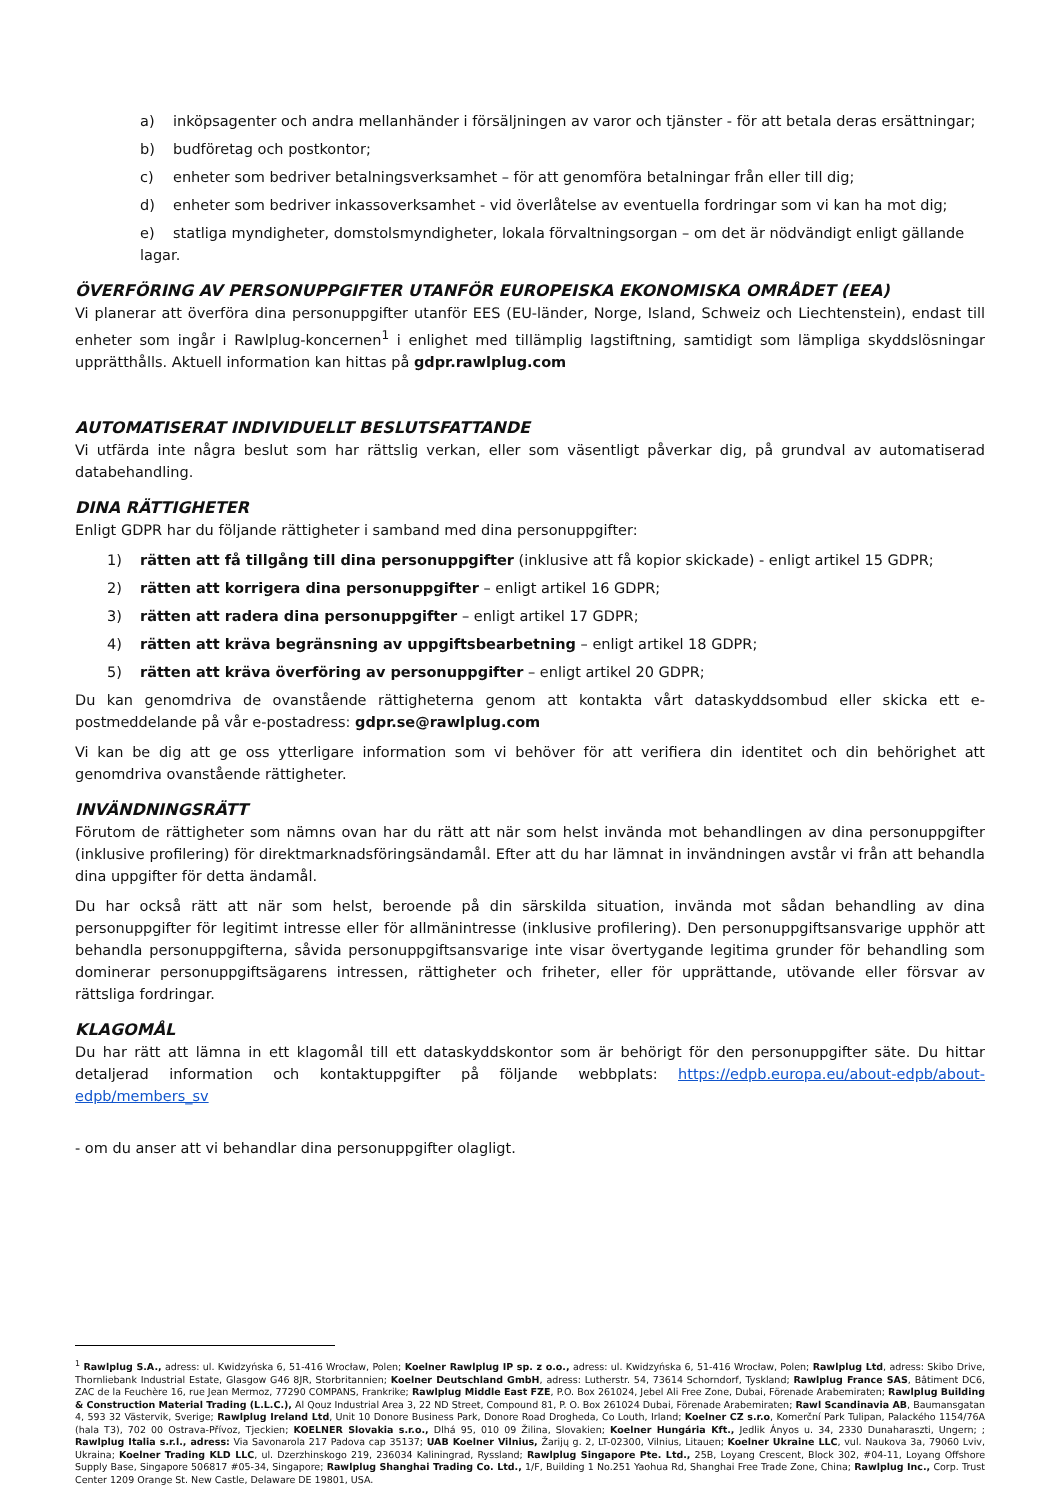a) inköpsagenter och andra mellanhänder i försäljningen av varor och tjänster - för att betala deras ersättningar;
b) budföretag och postkontor;
c) enheter som bedriver betalningsverksamhet – för att genomföra betalningar från eller till dig;
d) enheter som bedriver inkassoverksamhet - vid överlåtelse av eventuella fordringar som vi kan ha mot dig;
e) statliga myndigheter, domstolsmyndigheter, lokala förvaltningsorgan – om det är nödvändigt enligt gällande lagar.
ÖVERFÖRING AV PERSONUPPGIFTER UTANFÖR EUROPEISKA EKONOMISKA OMRÅDET (EEA)
Vi planerar att överföra dina personuppgifter utanför EES (EU-länder, Norge, Island, Schweiz och Liechtenstein), endast till enheter som ingår i Rawlplug-koncernen<sup>1</sup> i enlighet med tillämplig lagstiftning, samtidigt som lämpliga skyddslösningar upprätthålls. Aktuell information kan hittas på gdpr.rawlplug.com
AUTOMATISERAT INDIVIDUELLT BESLUTSFATTANDE
Vi utfärda inte några beslut som har rättslig verkan, eller som väsentligt påverkar dig, på grundval av automatiserad databehandling.
DINA RÄTTIGHETER
Enligt GDPR har du följande rättigheter i samband med dina personuppgifter:
1) rätten att få tillgång till dina personuppgifter (inklusive att få kopior skickade) - enligt artikel 15 GDPR;
2) rätten att korrigera dina personuppgifter – enligt artikel 16 GDPR;
3) rätten att radera dina personuppgifter – enligt artikel 17 GDPR;
4) rätten att kräva begränsning av uppgiftsbearbetning – enligt artikel 18 GDPR;
5) rätten att kräva överföring av personuppgifter – enligt artikel 20 GDPR;
Du kan genomdriva de ovanstående rättigheterna genom att kontakta vårt dataskyddsombud eller skicka ett e-postmeddelande på vår e-postadress: gdpr.se@rawlplug.com
Vi kan be dig att ge oss ytterligare information som vi behöver för att verifiera din identitet och din behörighet att genomdriva ovanstående rättigheter.
INVÄNDNINGSRÄTT
Förutom de rättigheter som nämns ovan har du rätt att när som helst invända mot behandlingen av dina personuppgifter (inklusive profilering) för direktmarknadsföringsändamål. Efter att du har lämnat in invändningen avstår vi från att behandla dina uppgifter för detta ändamål.
Du har också rätt att när som helst, beroende på din särskilda situation, invända mot sådan behandling av dina personuppgifter för legitimt intresse eller för allmänintresse (inklusive profilering). Den personuppgiftsansvarige upphör att behandla personuppgifterna, såvida personuppgiftsansvarige inte visar övertygande legitima grunder för behandling som dominerar personuppgiftsägarens intressen, rättigheter och friheter, eller för upprättande, utövande eller försvar av rättsliga fordringar.
KLAGOMÅL
Du har rätt att lämna in ett klagomål till ett dataskyddskontor som är behörigt för den personuppgifter säte. Du hittar detaljerad information och kontaktuppgifter på följande webbplats: https://edpb.europa.eu/about-edpb/about-edpb/members_sv
- om du anser att vi behandlar dina personuppgifter olagligt.
<sup>1</sup> Rawlplug S.A., adress: ul. Kwidzyńska 6, 51-416 Wrocław, Polen; Koelner Rawlplug IP sp. z o.o., adress: ul. Kwidzyńska 6, 51-416 Wrocław, Polen; Rawlplug Ltd, adress: Skibo Drive, Thornliebank Industrial Estate, Glasgow G46 8JR, Storbritannien; Koelner Deutschland GmbH, adress: Lutherstr. 54, 73614 Schorndorf, Tyskland; Rawlplug France SAS, Bâtiment DC6, ZAC de la Feuchère 16, rue Jean Mermoz, 77290 COMPANS, Frankrike; Rawlplug Middle East FZE, P.O. Box 261024, Jebel Ali Free Zone, Dubai, Förenade Arabemiraten; Rawlplug Building & Construction Material Trading (L.L.C.), Al Qouz Industrial Area 3, 22 ND Street, Compound 81, P. O. Box 261024 Dubai, Förenade Arabemiraten; Rawl Scandinavia AB, Baumansgatan 4, 593 32 Västervik, Sverige; Rawlplug Ireland Ltd, Unit 10 Donore Business Park, Donore Road Drogheda, Co Louth, Irland; Koelner CZ s.r.o, Komerční Park Tulipan, Palackého 1154/76A (hala T3), 702 00 Ostrava-Přívoz, Tjeckien; KOELNER Slovakia s.r.o., Dlhá 95, 010 09 Žilina, Slovakien; Koelner Hungária Kft., Jedlik Ányos u. 34, 2330 Dunaharaszti, Ungern; ; Rawlplug Italia s.r.l., adress: Via Savonarola 217 Padova cap 35137; UAB Koelner Vilnius, Žarijų g. 2, LT-02300, Vilnius, Litauen; Koelner Ukraine LLC, vul. Naukova 3a, 79060 Lviv, Ukraina; Koelner Trading KLD LLC, ul. Dzerzhinskogo 219, 236034 Kaliningrad, Ryssland; Rawlplug Singapore Pte. Ltd., 25B, Loyang Crescent, Block 302, #04-11, Loyang Offshore Supply Base, Singapore 506817 #05-34, Singapore; Rawlplug Shanghai Trading Co. Ltd., 1/F, Building 1 No.251 Yaohua Rd, Shanghai Free Trade Zone, China; Rawlplug Inc., Corp. Trust Center 1209 Orange St. New Castle, Delaware DE 19801, USA.